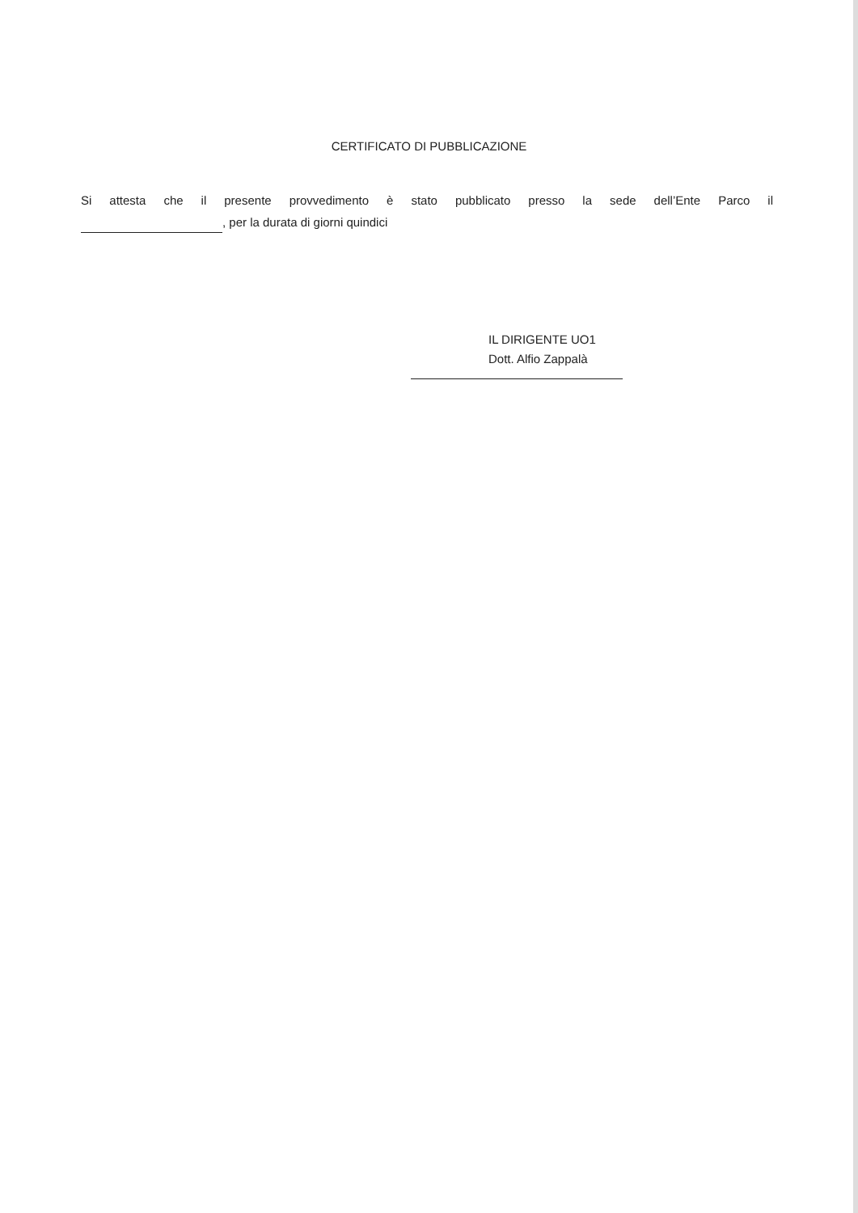CERTIFICATO DI PUBBLICAZIONE
Si attesta che il presente provvedimento è stato pubblicato presso la sede dell’Ente Parco il
, per la durata di giorni quindici
IL DIRIGENTE UO1
Dott. Alfio Zappalà